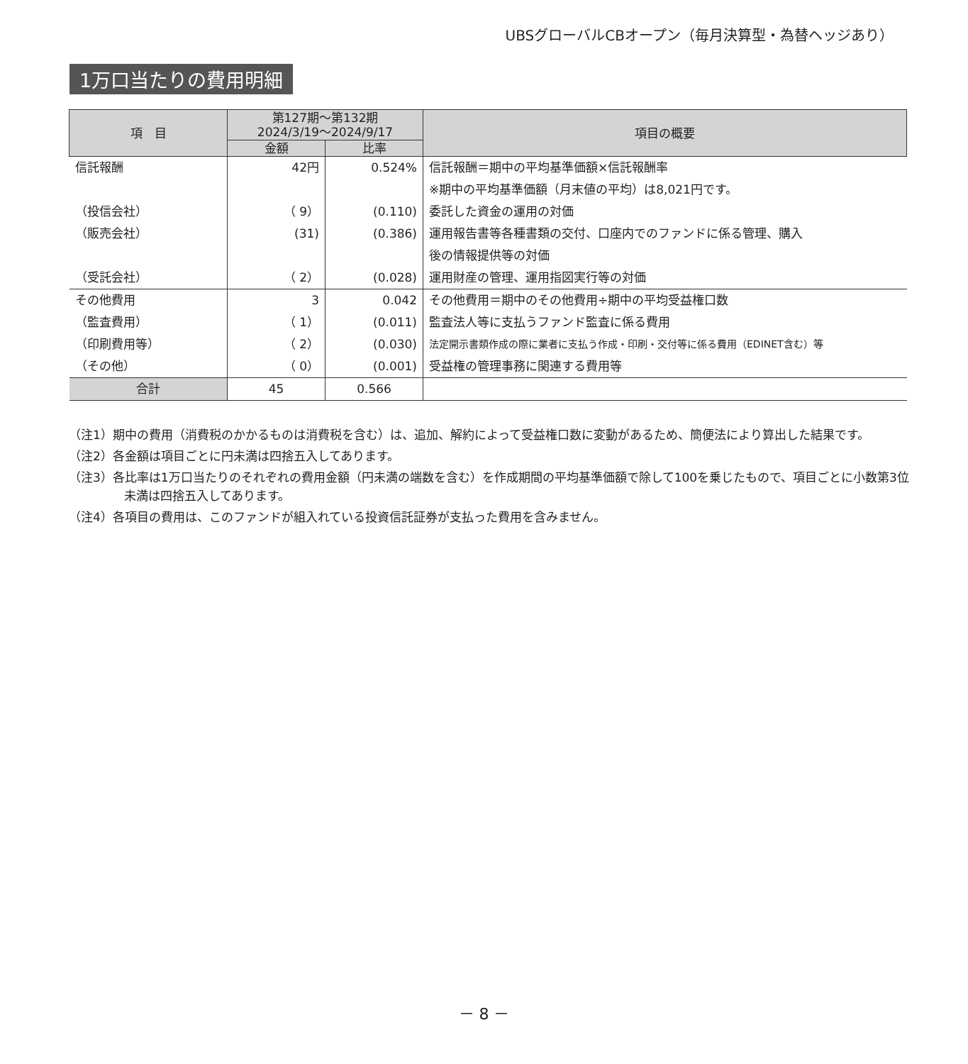UBSグローバルCBオープン（毎月決算型・為替ヘッジあり）
1万口当たりの費用明細
| 項 目 | 第127期～第132期 2024/3/19～2024/9/17 | | 項目の概要 |
| --- | --- | --- | --- |
| | 金額 | 比率 | |
| 信託報酬 | 42円 | 0.524% | 信託報酬＝期中の平均基準価額×信託報酬率 |
| | | | ※期中の平均基準価額（月末値の平均）は8,021円です。 |
| （投信会社） | （ 9） | (0.110) | 委託した資金の運用の対価 |
| （販売会社） | (31) | (0.386) | 運用報告書等各種書類の交付、口座内でのファンドに係る管理、購入 |
| | | | 後の情報提供等の対価 |
| （受託会社） | （ 2） | (0.028) | 運用財産の管理、運用指図実行等の対価 |
| その他費用 | 3 | 0.042 | その他費用＝期中のその他費用÷期中の平均受益権口数 |
| （監査費用） | （ 1） | (0.011) | 監査法人等に支払うファンド監査に係る費用 |
| （印刷費用等） | （ 2） | (0.030) | 法定開示書類作成の際に業者に支払う作成・印刷・交付等に係る費用（EDINET含む）等 |
| （その他） | （ 0） | (0.001) | 受益権の管理事務に関連する費用等 |
| 合計 | 45 | 0.566 | |
（注1）期中の費用（消費税のかかるものは消費税を含む）は、追加、解約によって受益権口数に変動があるため、簡便法により算出した結果です。
（注2）各金額は項目ごとに円未満は四捨五入してあります。
（注3）各比率は1万口当たりのそれぞれの費用金額（円未満の端数を含む）を作成期間の平均基準価額で除して100を乗じたもので、項目ごとに小数第3位未満は四捨五入してあります。
（注4）各項目の費用は、このファンドが組入れている投資信託証券が支払った費用を含みません。
－ 8 －